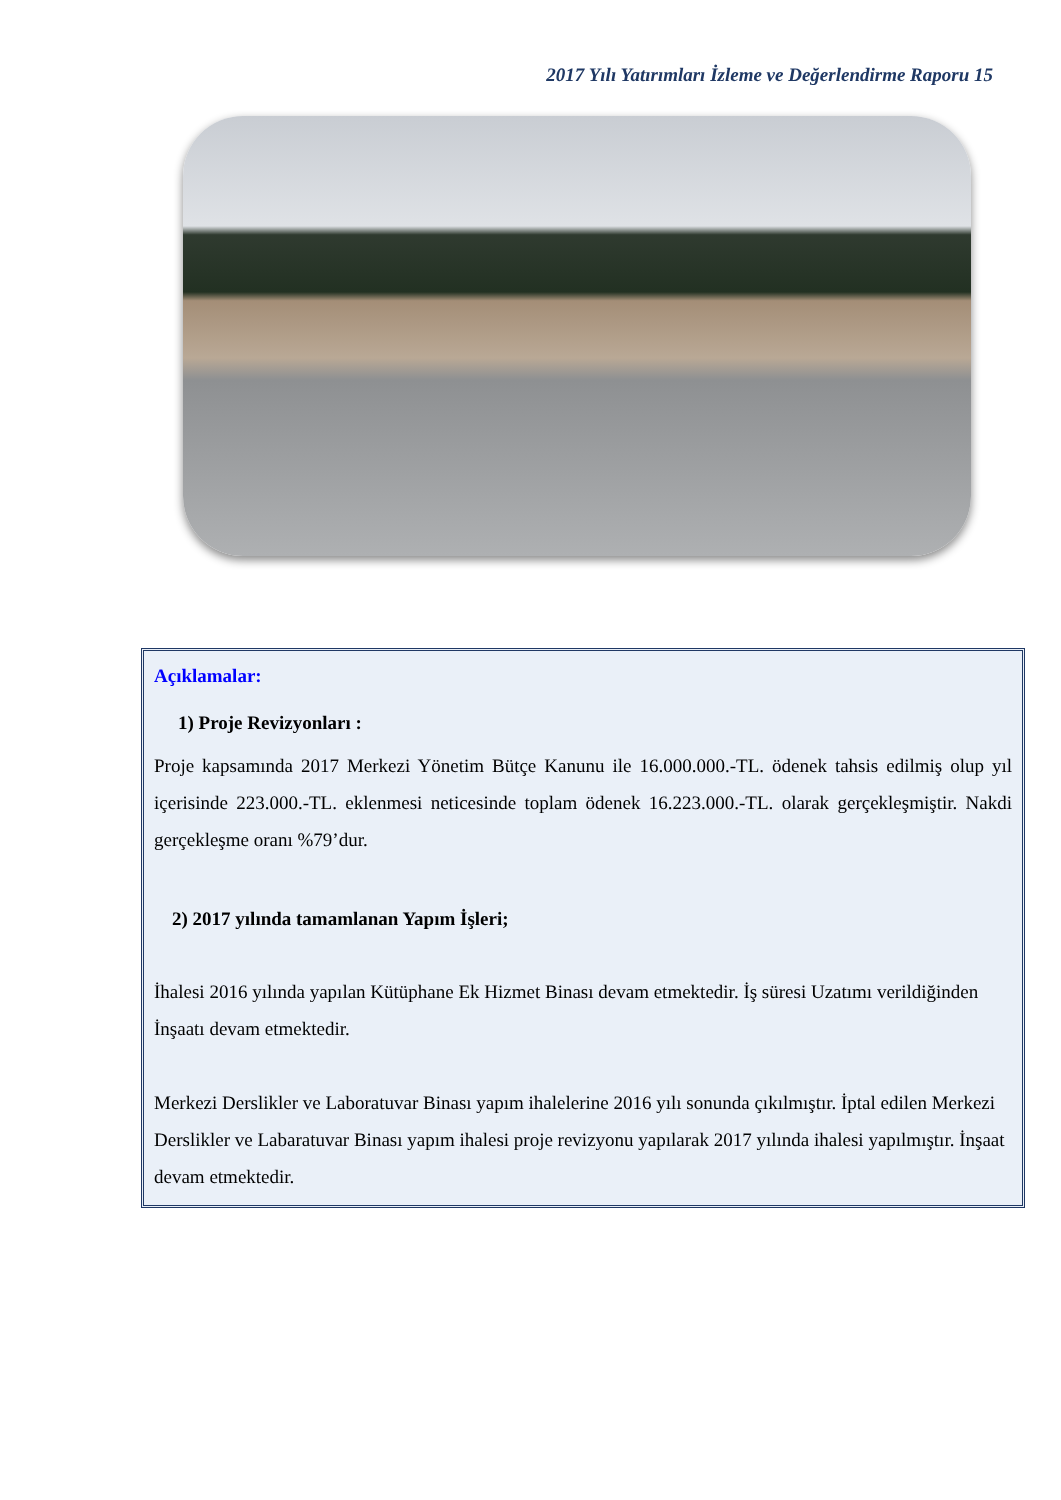2017 Yılı Yatırımları İzleme ve Değerlendirme Raporu 15
Açıklamalar:
1) Proje Revizyonları :
Proje kapsamında 2017 Merkezi Yönetim Bütçe Kanunu ile 16.000.000.-TL. ödenek tahsis edilmiş olup yıl içerisinde 223.000.-TL. eklenmesi neticesinde toplam ödenek 16.223.000.-TL. olarak gerçekleşmiştir. Nakdi gerçekleşme oranı %79’dur.
2) 2017 yılında tamamlanan Yapım İşleri;
İhalesi 2016 yılında yapılan Kütüphane Ek Hizmet Binası devam etmektedir. İş süresi Uzatımı verildiğinden İnşaatı devam etmektedir.
Merkezi Derslikler ve Laboratuvar Binası yapım ihalelerine 2016 yılı sonunda çıkılmıştır. İptal edilen Merkezi Derslikler ve Labaratuvar Binası yapım ihalesi proje revizyonu yapılarak 2017 yılında ihalesi yapılmıştır. İnşaat devam etmektedir.